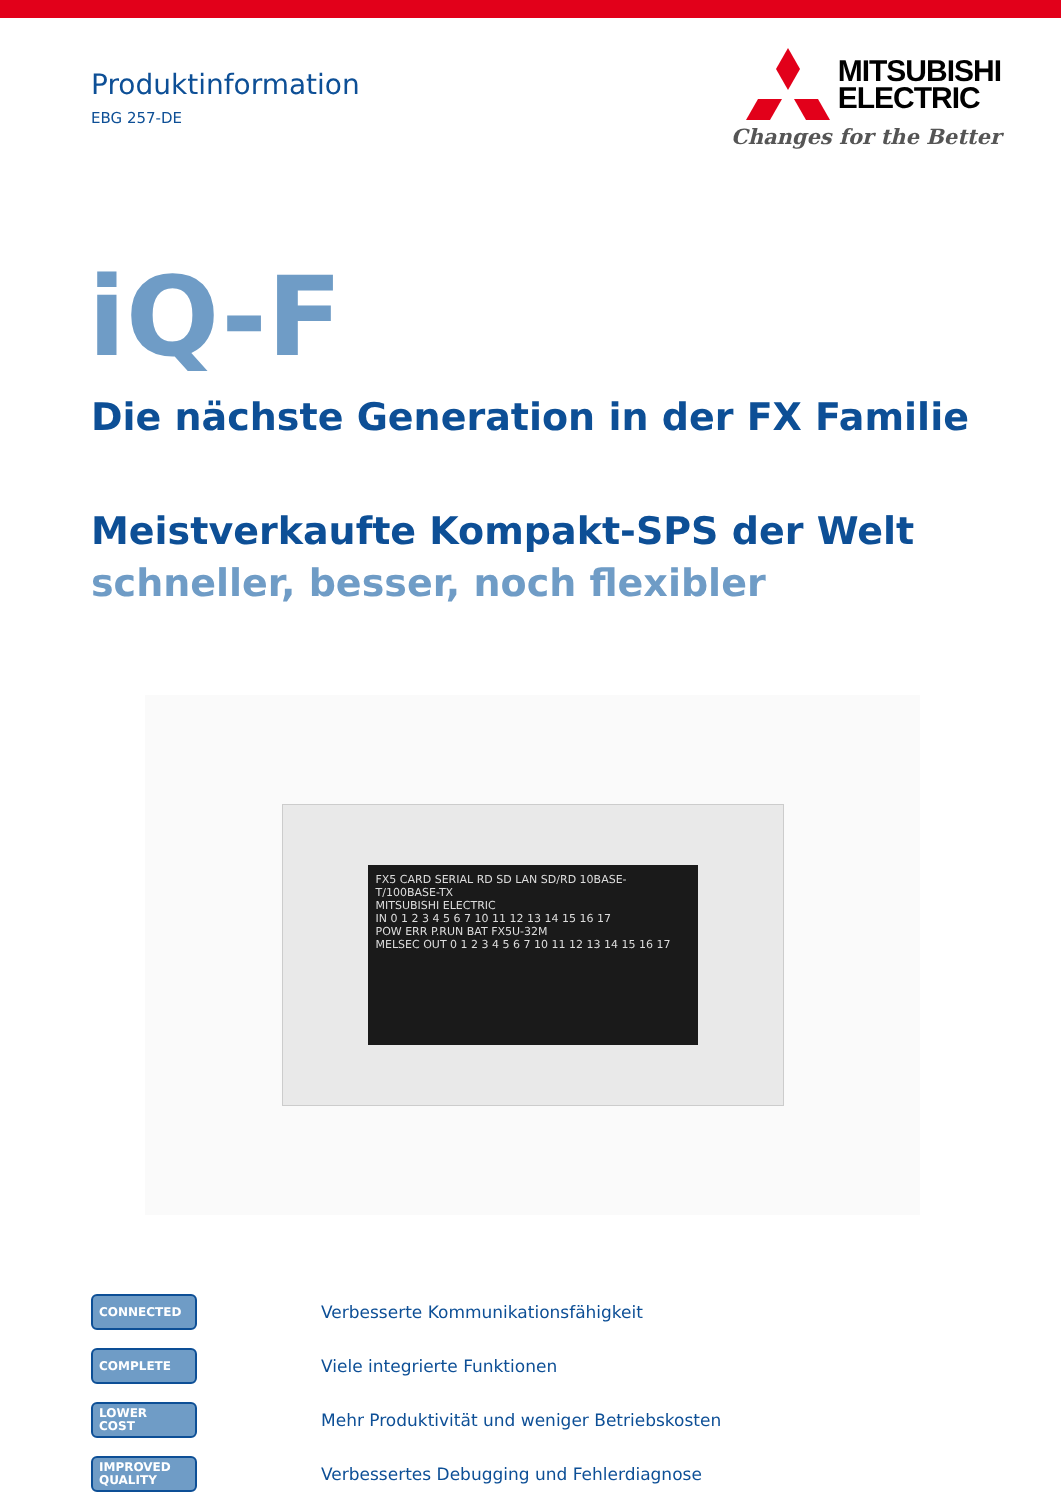Produktinformation
EBG 257-DE
MITSUBISHI
ELECTRIC
Changes for the Better
iQ-F
Die nächste Generation in der FX Familie
Meistverkaufte Kompakt-SPS der Welt
schneller, besser, noch flexibler
FX5 CARD SERIAL RD SD LAN SD/RD 10BASE-T/100BASE-TX
MITSUBISHI ELECTRIC
IN 0 1 2 3 4 5 6 7 10 11 12 13 14 15 16 17
POW ERR P.RUN BAT FX5U-32M
MELSEC OUT 0 1 2 3 4 5 6 7 10 11 12 13 14 15 16 17
CONNECTED
Verbesserte Kommunikationsfähigkeit
COMPLETE
Viele integrierte Funktionen
LOWER
COST
Mehr Produktivität und weniger Betriebskosten
IMPROVED
QUALITY
Verbessertes Debugging und Fehlerdiagnose